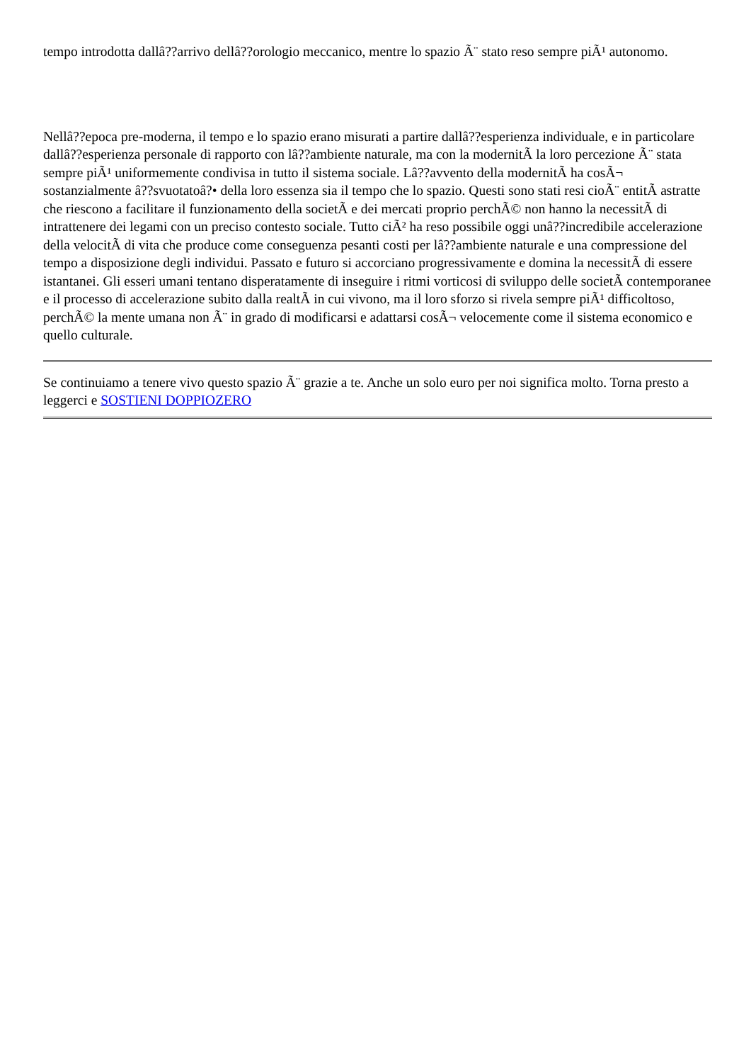tempo introdotta dallâ??arrivo dellâ??orologio meccanico, mentre lo spazio Ã¨ stato reso sempre piÃ¹ autonomo.
Nellâ??epoca pre-moderna, il tempo e lo spazio erano misurati a partire dallâ??esperienza individuale, e in particolare dallâ??esperienza personale di rapporto con lâ??ambiente naturale, ma con la modernitÃ la loro percezione Ã¨ stata sempre piÃ¹ uniformemente condivisa in tutto il sistema sociale. Lâ??avvento della modernitÃ ha cosÃ¬ sostanzialmente â??svuotatoâ?• della loro essenza sia il tempo che lo spazio. Questi sono stati resi cioÃ¨ entitÃ astratte che riescono a facilitare il funzionamento della societÃ e dei mercati proprio perchÃ© non hanno la necessitÃ di intrattenere dei legami con un preciso contesto sociale. Tutto ciÃ² ha reso possibile oggi unâ??incredibile accelerazione della velocitÃ di vita che produce come conseguenza pesanti costi per lâ??ambiente naturale e una compressione del tempo a disposizione degli individui. Passato e futuro si accorciano progressivamente e domina la necessitÃ di essere istantanei. Gli esseri umani tentano disperatamente di inseguire i ritmi vorticosi di sviluppo delle societÃ contemporanee e il processo di accelerazione subito dalla realtÃ in cui vivono, ma il loro sforzo si rivela sempre piÃ¹ difficoltoso, perchÃ© la mente umana non Ã¨ in grado di modificarsi e adattarsi cosÃ¬ velocemente come il sistema economico e quello culturale.
Se continuiamo a tenere vivo questo spazio Ã¨ grazie a te. Anche un solo euro per noi significa molto. Torna presto a leggerci e SOSTIENI DOPPIOZERO